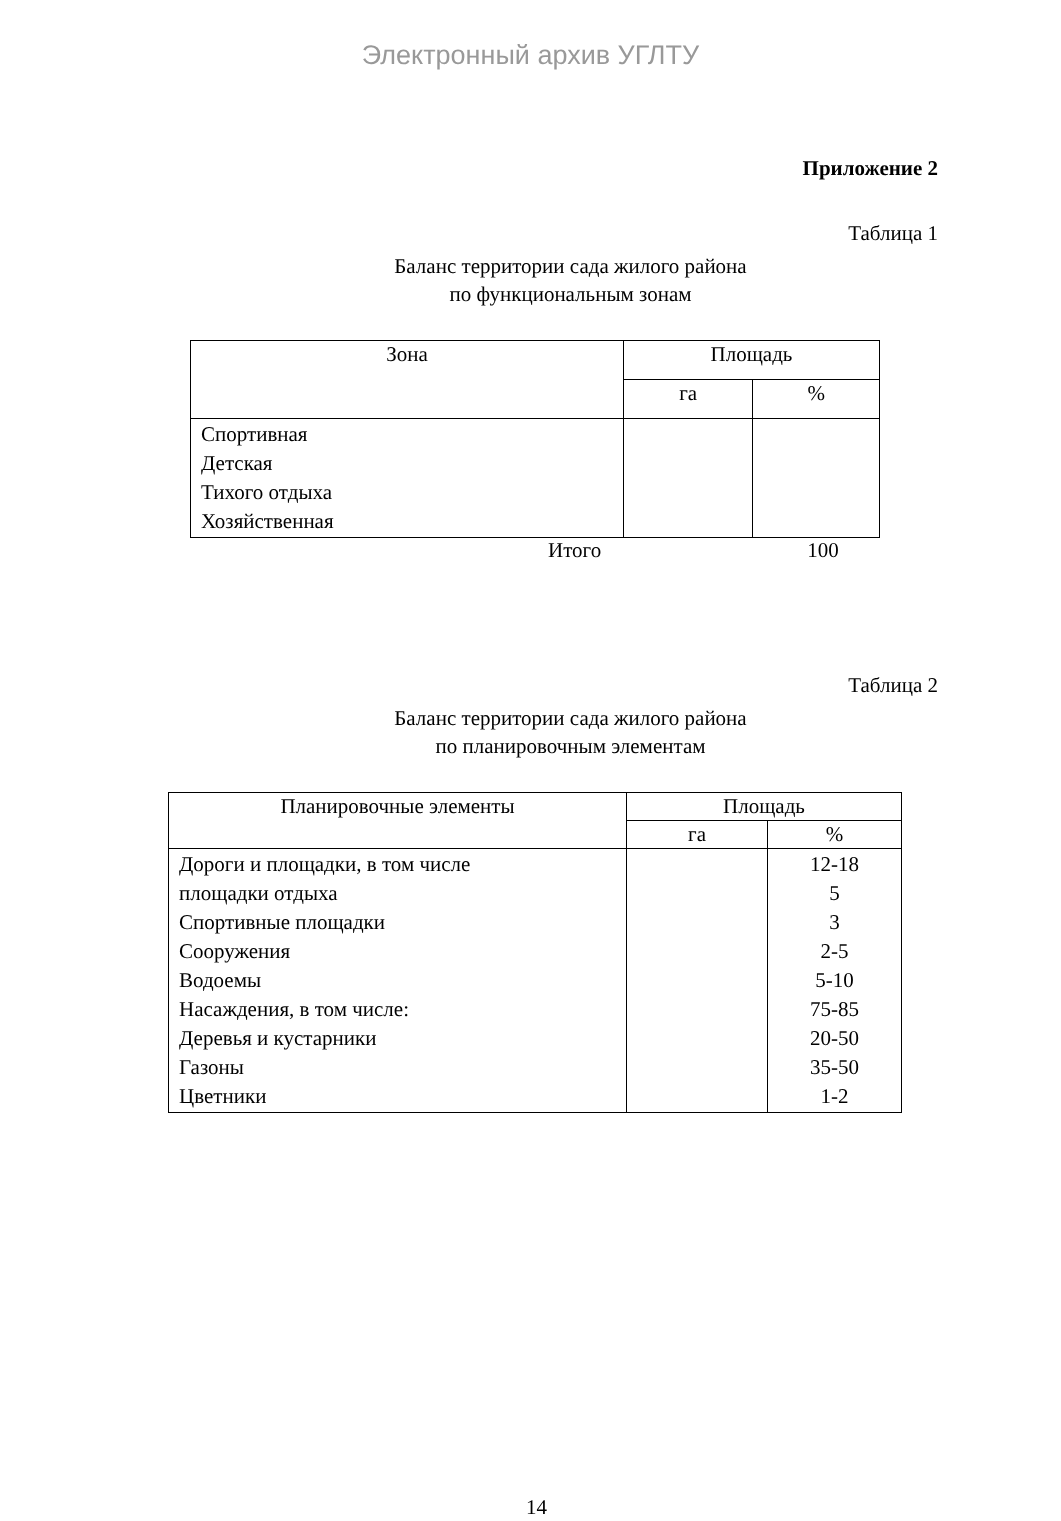Электронный архив УГЛТУ
Приложение 2
Таблица 1
Баланс территории сада жилого района
по функциональным зонам
| Зона | Площадь | |
| --- | --- | --- |
| | га | % |
| Спортивная Детская Тихого отдыха Хозяйственная | | |
Итого 100
Таблица 2
Баланс территории сада жилого района
по планировочным элементам
| Планировочные элементы | Площадь | |
| --- | --- | --- |
| | га | % |
| Дороги и площадки, в том числе площадки отдыха Спортивные площадки Сооружения Водоемы Насаждения, в том числе: Деревья и кустарники Газоны Цветники | | 12-18 5 3 2-5 5-10 75-85 20-50 35-50 1-2 |
14